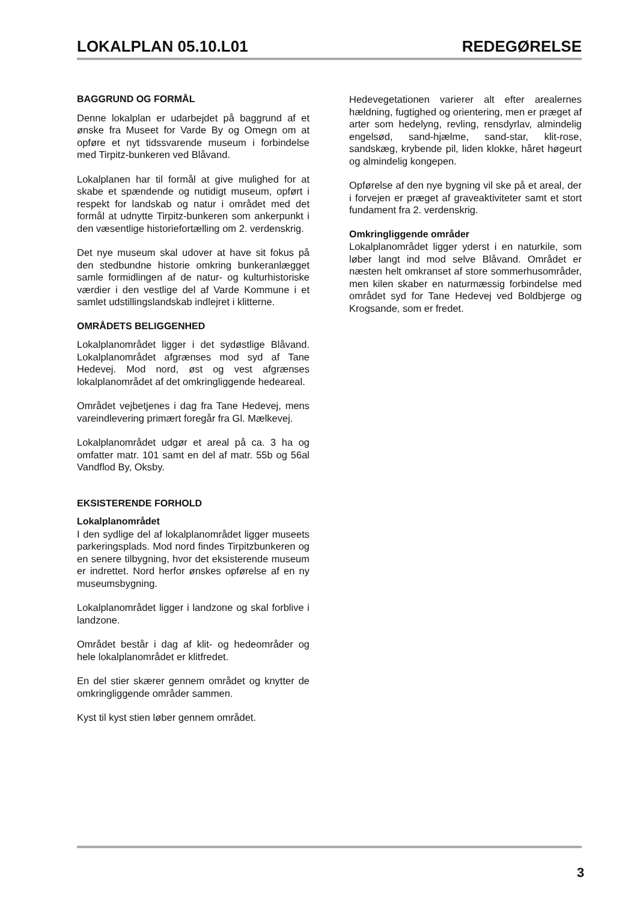LOKALPLAN 05.10.L01 REDEGØRELSE
BAGGRUND OG FORMÅL
Denne lokalplan er udarbejdet på baggrund af et ønske fra Museet for Varde By og Omegn om at opføre et nyt tidssvarende museum i forbindelse med Tirpitz-bunkeren ved Blåvand.
Lokalplanen har til formål at give mulighed for at skabe et spændende og nutidigt museum, opført i respekt for landskab og natur i området med det formål at udnytte Tirpitz-bunkeren som ankerpunkt i den væsentlige historiefortælling om 2. verdenskrig.
Det nye museum skal udover at have sit fokus på den stedbundne historie omkring bunkeranlægget samle formidlingen af de natur- og kulturhistoriske værdier i den vestlige del af Varde Kommune i et samlet udstillingslandskab indlejret i klitterne.
OMRÅDETS BELIGGENHED
Lokalplanområdet ligger i det sydøstlige Blåvand. Lokalplanområdet afgrænses mod syd af Tane Hedevej. Mod nord, øst og vest afgrænses lokalplanområdet af det omkringliggende hedeareal.
Området vejbetjenes i dag fra Tane Hedevej, mens vareindlevering primært foregår fra Gl. Mælkevej.
Lokalplanområdet udgør et areal på ca. 3 ha og omfatter matr. 101 samt en del af matr. 55b og 56al Vandflod By, Oksby.
EKSISTERENDE FORHOLD
Lokalplanområdet
I den sydlige del af lokalplanområdet ligger museets parkeringsplads. Mod nord findes Tirpitzbunkeren og en senere tilbygning, hvor det eksisterende museum er indrettet. Nord herfor ønskes opførelse af en ny museumsbygning.
Lokalplanområdet ligger i landzone og skal forblive i landzone.
Området består i dag af klit- og hedeområder og hele lokalplanområdet er klitfredet.
En del stier skærer gennem området og knytter de omkringliggende områder sammen.
Kyst til kyst stien løber gennem området.
Hedevegetationen varierer alt efter arealernes hældning, fugtighed og orientering, men er præget af arter som hedelyng, revling, rensdyrlav, almindelig engelsød, sand-hjælme, sand-star, klit-rose, sandskæg, krybende pil, liden klokke, håret høgeurt og almindelig kongepen.
Opførelse af den nye bygning vil ske på et areal, der i forvejen er præget af graveaktiviteter samt et stort fundament fra 2. verdenskrig.
Omkringliggende områder
Lokalplanområdet ligger yderst i en naturkile, som løber langt ind mod selve Blåvand. Området er næsten helt omkranset af store sommerhusområder, men kilen skaber en naturmæssig forbindelse med området syd for Tane Hedevej ved Boldbjerge og Krogsande, som er fredet.
3